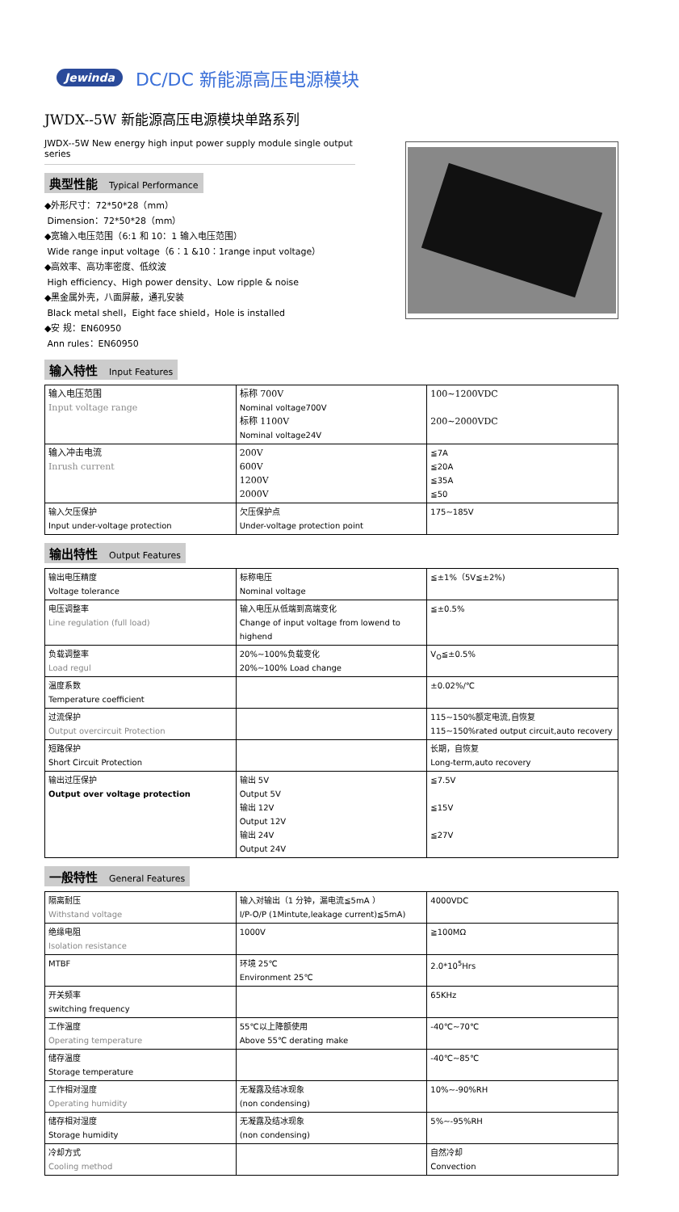Jewinda DC/DC 新能源高压电源模块
JWDX--5W 新能源高压电源模块单路系列
JWDX--5W New energy high input power supply module single output series
典型性能 Typical Performance
◆外形尺寸：72*50*28（mm）
Dimension：72*50*28（mm）
◆宽输入电压范围（6:1 和 10：1 输入电压范围）
Wide range input voltage（6：1 &10：1range input voltage）
◆高效率、高功率密度、低纹波
High efficiency、High power density、Low ripple & noise
◆黑金属外壳，八面屏蔽，通孔安装
Black metal shell，Eight face shield，Hole is installed
◆安 规：EN60950
Ann rules：EN60950
输入特性 Input Features
| 输入电压范围 Input voltage range | 标称 700V Nominal voltage700V 标称 1100V Nominal voltage24V | 100~1200VDC 200~2000VDC |
| 输入冲击电流 Inrush current | 200V 600V 1200V 2000V | ≦7A ≦20A ≦35A ≦50 |
| 输入欠压保护 Input under-voltage protection | 欠压保护点 Under-voltage protection point | 175~185V |
输出特性 Output Features
| 输出电压精度 Voltage tolerance | 标称电压 Nominal voltage | ≦±1%（5V≦±2%) |
| 电压调整率 Line regulation (full load) | 输入电压从低端到高端变化 Change of input voltage from lowend to highend | ≦±0.5% |
| 负载调整率 Load regul | 20%~100%负载变化 20%~100% Load change | V<sub>O</sub>≦±0.5% |
| 温度系数 Temperature coefficient | | ±0.02%/℃ |
| 过流保护 Output overcircuit Protection | | 115~150%额定电流,自恢复 115~150%rated output circuit,auto recovery |
| 短路保护 Short Circuit Protection | | 长期，自恢复 Long-term,auto recovery |
| 输出过压保护 Output over voltage protection | 输出 5V Output 5V 输出 12V Output 12V 输出 24V Output 24V | ≦7.5V ≦15V ≦27V |
一般特性 General Features
| 隔离耐压 Withstand voltage | 输入对输出（1 分钟，漏电流≦5mA ） I/P-O/P (1Mintute,leakage current)≦5mA) | 4000VDC |
| 绝缘电阻 Isolation resistance | 1000V | ≧100MΩ |
| MTBF | 环境 25℃ Environment 25℃ | 2.0*10<sup>5</sup>Hrs |
| 开关频率 switching frequency | | 65KHz |
| 工作温度 Operating temperature | 55℃以上降额使用 Above 55℃ derating make | -40℃~70℃ |
| 储存温度 Storage temperature | | -40℃~85℃ |
| 工作相对湿度 Operating humidity | 无凝露及结冰现象 (non condensing) | 10%~-90%RH |
| 储存相对湿度 Storage humidity | 无凝露及结冰现象 (non condensing) | 5%~-95%RH |
| 冷却方式 Cooling method | | 自然冷却 Convection |